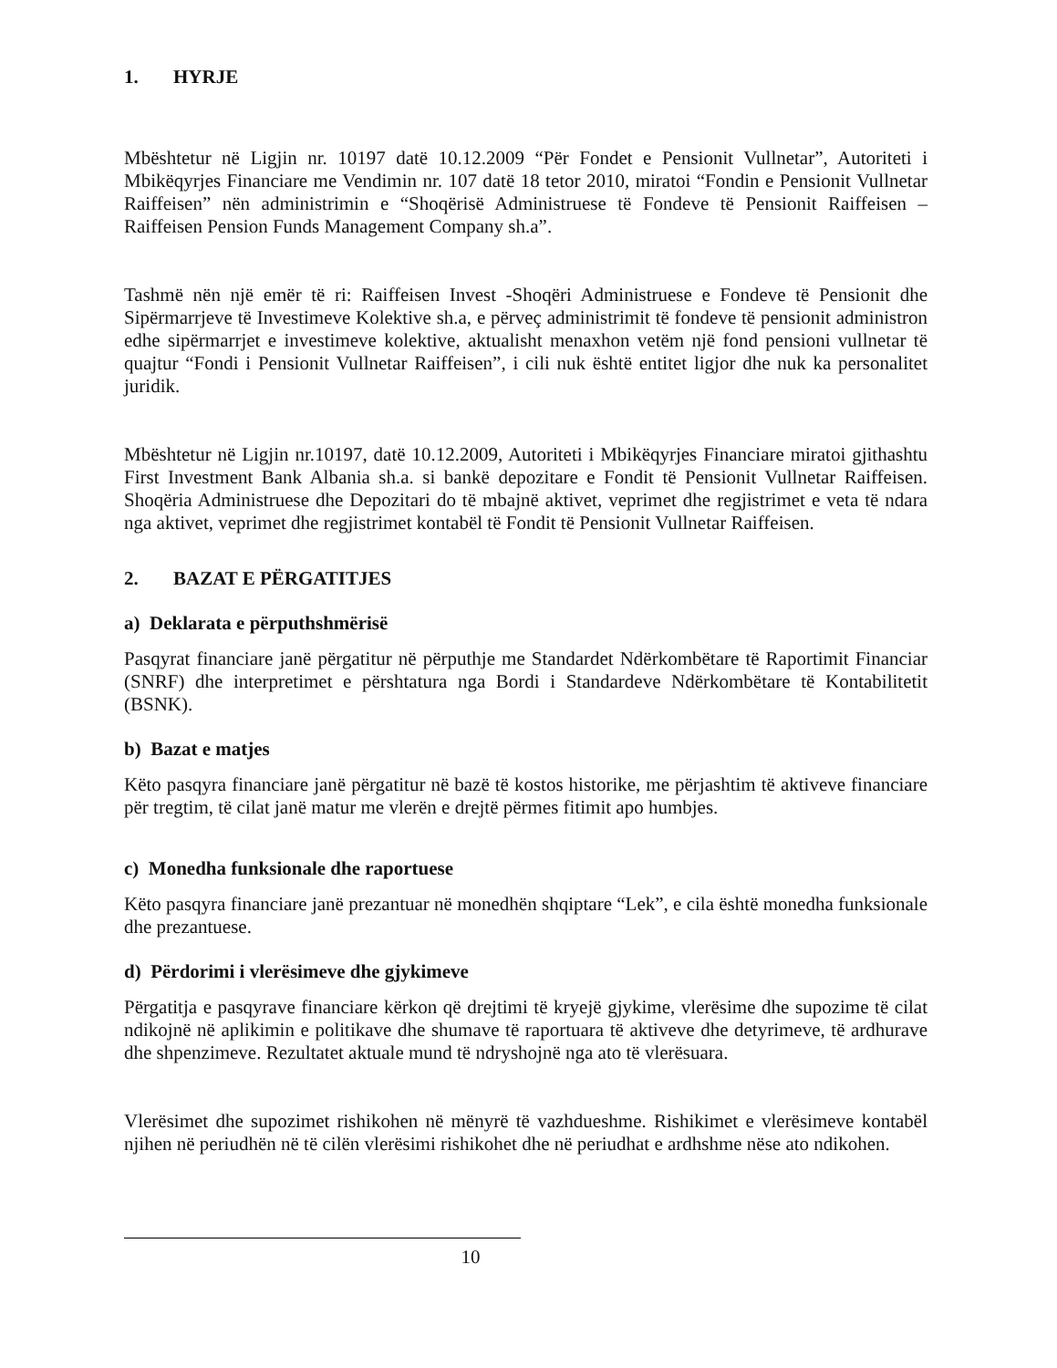1. HYRJE
Mbështetur në Ligjin nr. 10197 datë 10.12.2009 “Për Fondet e Pensionit Vullnetar”, Autoriteti i Mbikëqyrjes Financiare me Vendimin nr. 107 datë 18 tetor 2010, miratoi “Fondin e Pensionit Vullnetar Raiffeisen” nën administrimin e “Shoqërisë Administruese të Fondeve të Pensionit Raiffeisen – Raiffeisen Pension Funds Management Company sh.a”.
Tashmë nën një emër të ri: Raiffeisen Invest -Shoqëri Administruese e Fondeve të Pensionit dhe Sipërmarrjeve të Investimeve Kolektive sh.a, e përveç administrimit të fondeve të pensionit administron edhe sipërmarrjet e investimeve kolektive, aktualisht menaxhon vetëm një fond pensioni vullnetar të quajtur “Fondi i Pensionit Vullnetar Raiffeisen”, i cili nuk është entitet ligjor dhe nuk ka personalitet juridik.
Mbështetur në Ligjin nr.10197, datë 10.12.2009, Autoriteti i Mbikëqyrjes Financiare miratoi gjithashtu First Investment Bank Albania sh.a. si bankë depozitare e Fondit të Pensionit Vullnetar Raiffeisen. Shoqëria Administruese dhe Depozitari do të mbajnë aktivet, veprimet dhe regjistrimet e veta të ndara nga aktivet, veprimet dhe regjistrimet kontabël të Fondit të Pensionit Vullnetar Raiffeisen.
2. BAZAT E PËRGATITJES
a) Deklarata e përputhshmërisë
Pasqyrat financiare janë përgatitur në përputhje me Standardet Ndërkombëtare të Raportimit Financiar (SNRF) dhe interpretimet e përshtatura nga Bordi i Standardeve Ndërkombëtare të Kontabilitetit (BSNK).
b) Bazat e matjes
Këto pasqyra financiare janë përgatitur në bazë të kostos historike, me përjashtim të aktiveve financiare për tregtim, të cilat janë matur me vlerën e drejtë përmes fitimit apo humbjes.
c) Monedha funksionale dhe raportuese
Këto pasqyra financiare janë prezantuar në monedhën shqiptare “Lek”, e cila është monedha funksionale dhe prezantuese.
d) Përdorimi i vlerësimeve dhe gjykimeve
Përgatitja e pasqyrave financiare kërkon që drejtimi të kryejë gjykime, vlerësime dhe supozime të cilat ndikojnë në aplikimin e politikave dhe shumave të raportuara të aktiveve dhe detyrimeve, të ardhurave dhe shpenzimeve. Rezultatet aktuale mund të ndryshojnë nga ato të vlerësuara.
Vlerësimet dhe supozimet rishikohen në mënyrë të vazhdueshme. Rishikimet e vlerësimeve kontabël njihen në periudhën në të cilën vlerësimi rishikohet dhe në periudhat e ardhshme nëse ato ndikohen.
10